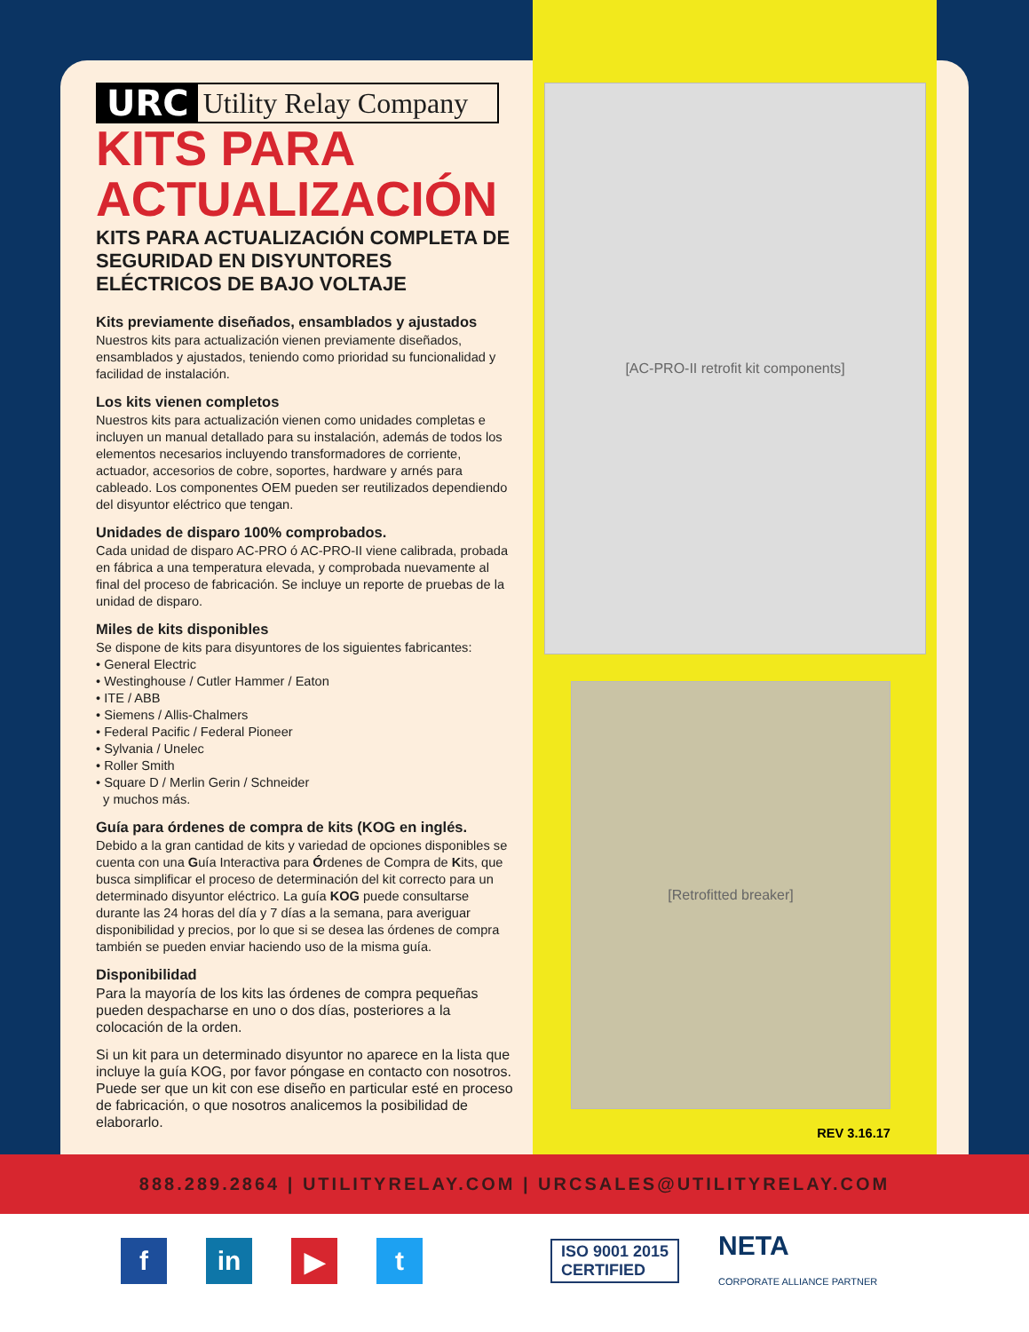URC Utility Relay Company
KITS PARA ACTUALIZACIÓN
KITS PARA ACTUALIZACIÓN COMPLETA DE SEGURIDAD EN DISYUNTORES ELÉCTRICOS DE BAJO VOLTAJE
Kits previamente diseñados, ensamblados y ajustados
Nuestros kits para actualización vienen previamente diseñados, ensamblados y ajustados, teniendo como prioridad su funcionalidad y facilidad de instalación.
Los kits vienen completos
Nuestros kits para actualización vienen como unidades completas e incluyen un manual detallado para su instalación, además de todos los elementos necesarios incluyendo transformadores de corriente, actuador, accesorios de cobre, soportes, hardware y arnés para cableado. Los componentes OEM pueden ser reutilizados dependiendo del disyuntor eléctrico que tengan.
Unidades de disparo 100% comprobados.
Cada unidad de disparo AC-PRO ó AC-PRO-II viene calibrada, probada en fábrica a una temperatura elevada, y comprobada nuevamente al final del proceso de fabricación. Se incluye un reporte de pruebas de la unidad de disparo.
Miles de kits disponibles
Se dispone de kits para disyuntores de los siguientes fabricantes:
• General Electric
• Westinghouse / Cutler Hammer / Eaton
• ITE / ABB
• Siemens / Allis-Chalmers
• Federal Pacific / Federal Pioneer
• Sylvania / Unelec
• Roller Smith
• Square D / Merlin Gerin / Schneider
y muchos más.
Guía para órdenes de compra de kits (KOG en inglés.
Debido a la gran cantidad de kits y variedad de opciones disponibles se cuenta con una Guía Interactiva para Órdenes de Compra de Kits, que busca simplificar el proceso de determinación del kit correcto para un determinado disyuntor eléctrico. La guía KOG puede consultarse durante las 24 horas del día y 7 días a la semana, para averiguar disponibilidad y precios, por lo que si se desea las órdenes de compra también se pueden enviar haciendo uso de la misma guía.
Disponibilidad
Para la mayoría de los kits las órdenes de compra pequeñas pueden despacharse en uno o dos días, posteriores a la colocación de la orden.
Si un kit para un determinado disyuntor no aparece en la lista que incluye la guía KOG, por favor póngase en contacto con nosotros. Puede ser que un kit con ese diseño en particular esté en proceso de fabricación, o que nosotros analicemos la posibilidad de elaborarlo.
[AC-PRO-II retrofit kit components]
[Retrofitted breaker]
REV 3.16.17
888.289.2864 | UTILITYRELAY.COM | URCSALES@UTILITYRELAY.COM
f in ▶ t
ISO 9001 2015
CERTIFIED
NETA
CORPORATE ALLIANCE PARTNER